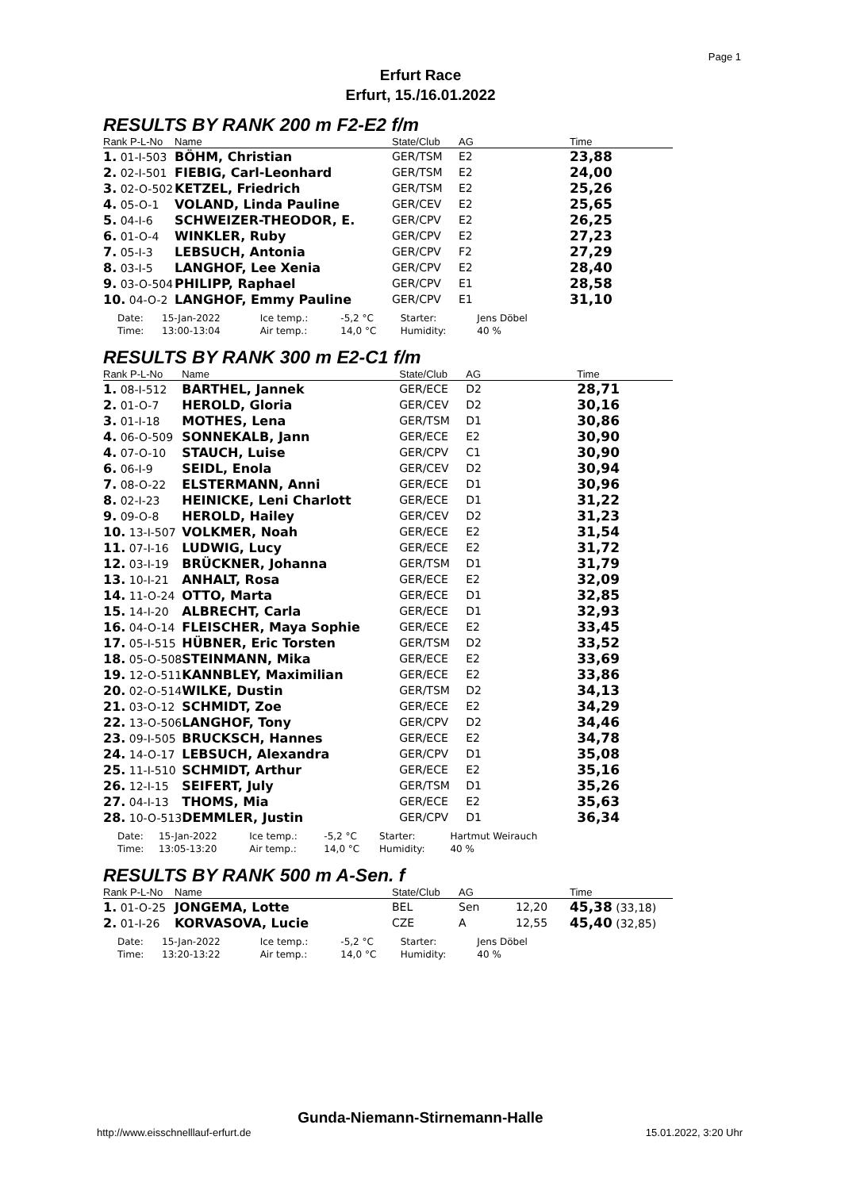Page 1
Erfurt Race
Erfurt, 15./16.01.2022
RESULTS BY RANK 200 m F2-E2 f/m
| Rank P-L-No | Name | State/Club | AG | Time |
| --- | --- | --- | --- | --- |
| 1. 01-I-503 | BÖHM, Christian | GER/TSM | E2 | 23,88 |
| 2. 02-I-501 | FIEBIG, Carl-Leonhard | GER/TSM | E2 | 24,00 |
| 3. 02-O-502 | KETZEL, Friedrich | GER/TSM | E2 | 25,26 |
| 4. 05-O-1 | VOLAND, Linda Pauline | GER/CEV | E2 | 25,65 |
| 5. 04-I-6 | SCHWEIZER-THEODOR, E. | GER/CPV | E2 | 26,25 |
| 6. 01-O-4 | WINKLER, Ruby | GER/CPV | E2 | 27,23 |
| 7. 05-I-3 | LEBSUCH, Antonia | GER/CPV | F2 | 27,29 |
| 8. 03-I-5 | LANGHOF, Lee Xenia | GER/CPV | E2 | 28,40 |
| 9. 03-O-504 | PHILIPP, Raphael | GER/CPV | E1 | 28,58 |
| 10. 04-O-2 | LANGHOF, Emmy Pauline | GER/CPV | E1 | 31,10 |
| Date: | 15-Jan-2022 | Ice temp.: | -5,2 °C | Starter: | Jens Döbel |
| Time: | 13:00-13:04 | Air temp.: | 14,0 °C | Humidity: | 40 % |
RESULTS BY RANK 300 m E2-C1 f/m
| Rank P-L-No | Name | State/Club | AG | Time |
| --- | --- | --- | --- | --- |
| 1. 08-I-512 | BARTHEL, Jannek | GER/ECE | D2 | 28,71 |
| 2. 01-O-7 | HEROLD, Gloria | GER/CEV | D2 | 30,16 |
| 3. 01-I-18 | MOTHES, Lena | GER/TSM | D1 | 30,86 |
| 4. 06-O-509 | SONNEKALB, Jann | GER/ECE | E2 | 30,90 |
| 4. 07-O-10 | STAUCH, Luise | GER/CPV | C1 | 30,90 |
| 6. 06-I-9 | SEIDL, Enola | GER/CEV | D2 | 30,94 |
| 7. 08-O-22 | ELSTERMANN, Anni | GER/ECE | D1 | 30,96 |
| 8. 02-I-23 | HEINICKE, Leni Charlott | GER/ECE | D1 | 31,22 |
| 9. 09-O-8 | HEROLD, Hailey | GER/CEV | D2 | 31,23 |
| 10. 13-I-507 | VOLKMER, Noah | GER/ECE | E2 | 31,54 |
| 11. 07-I-16 | LUDWIG, Lucy | GER/ECE | E2 | 31,72 |
| 12. 03-I-19 | BRÜCKNER, Johanna | GER/TSM | D1 | 31,79 |
| 13. 10-I-21 | ANHALT, Rosa | GER/ECE | E2 | 32,09 |
| 14. 11-O-24 | OTTO, Marta | GER/ECE | D1 | 32,85 |
| 15. 14-I-20 | ALBRECHT, Carla | GER/ECE | D1 | 32,93 |
| 16. 04-O-14 | FLEISCHER, Maya Sophie | GER/ECE | E2 | 33,45 |
| 17. 05-I-515 | HÜBNER, Eric Torsten | GER/TSM | D2 | 33,52 |
| 18. 05-O-508 | STEINMANN, Mika | GER/ECE | E2 | 33,69 |
| 19. 12-O-511 | KANNBLEY, Maximilian | GER/ECE | E2 | 33,86 |
| 20. 02-O-514 | WILKE, Dustin | GER/TSM | D2 | 34,13 |
| 21. 03-O-12 | SCHMIDT, Zoe | GER/ECE | E2 | 34,29 |
| 22. 13-O-506 | LANGHOF, Tony | GER/CPV | D2 | 34,46 |
| 23. 09-I-505 | BRUCKSCH, Hannes | GER/ECE | E2 | 34,78 |
| 24. 14-O-17 | LEBSUCH, Alexandra | GER/CPV | D1 | 35,08 |
| 25. 11-I-510 | SCHMIDT, Arthur | GER/ECE | E2 | 35,16 |
| 26. 12-I-15 | SEIFERT, July | GER/TSM | D1 | 35,26 |
| 27. 04-I-13 | THOMS, Mia | GER/ECE | E2 | 35,63 |
| 28. 10-O-513 | DEMMLER, Justin | GER/CPV | D1 | 36,34 |
| Date: | 15-Jan-2022 | Ice temp.: | -5,2 °C | Starter: | Hartmut Weirauch |
| Time: | 13:05-13:20 | Air temp.: | 14,0 °C | Humidity: | 40 % |
RESULTS BY RANK 500 m A-Sen. f
| Rank P-L-No | Name | State/Club | AG | | Time |
| --- | --- | --- | --- | --- | --- |
| 1. 01-O-25 | JONGEMA, Lotte | BEL | Sen | 12,20 | 45,38 (33,18) |
| 2. 01-I-26 | KORVASOVA, Lucie | CZE | A | 12,55 | 45,40 (32,85) |
| Date: | 15-Jan-2022 | Ice temp.: | -5,2 °C | Starter: | Jens Döbel |
| Time: | 13:20-13:22 | Air temp.: | 14,0 °C | Humidity: | 40 % |
Gunda-Niemann-Stirnemann-Halle
http://www.eisschnelllauf-erfurt.de
15.01.2022, 3:20 Uhr